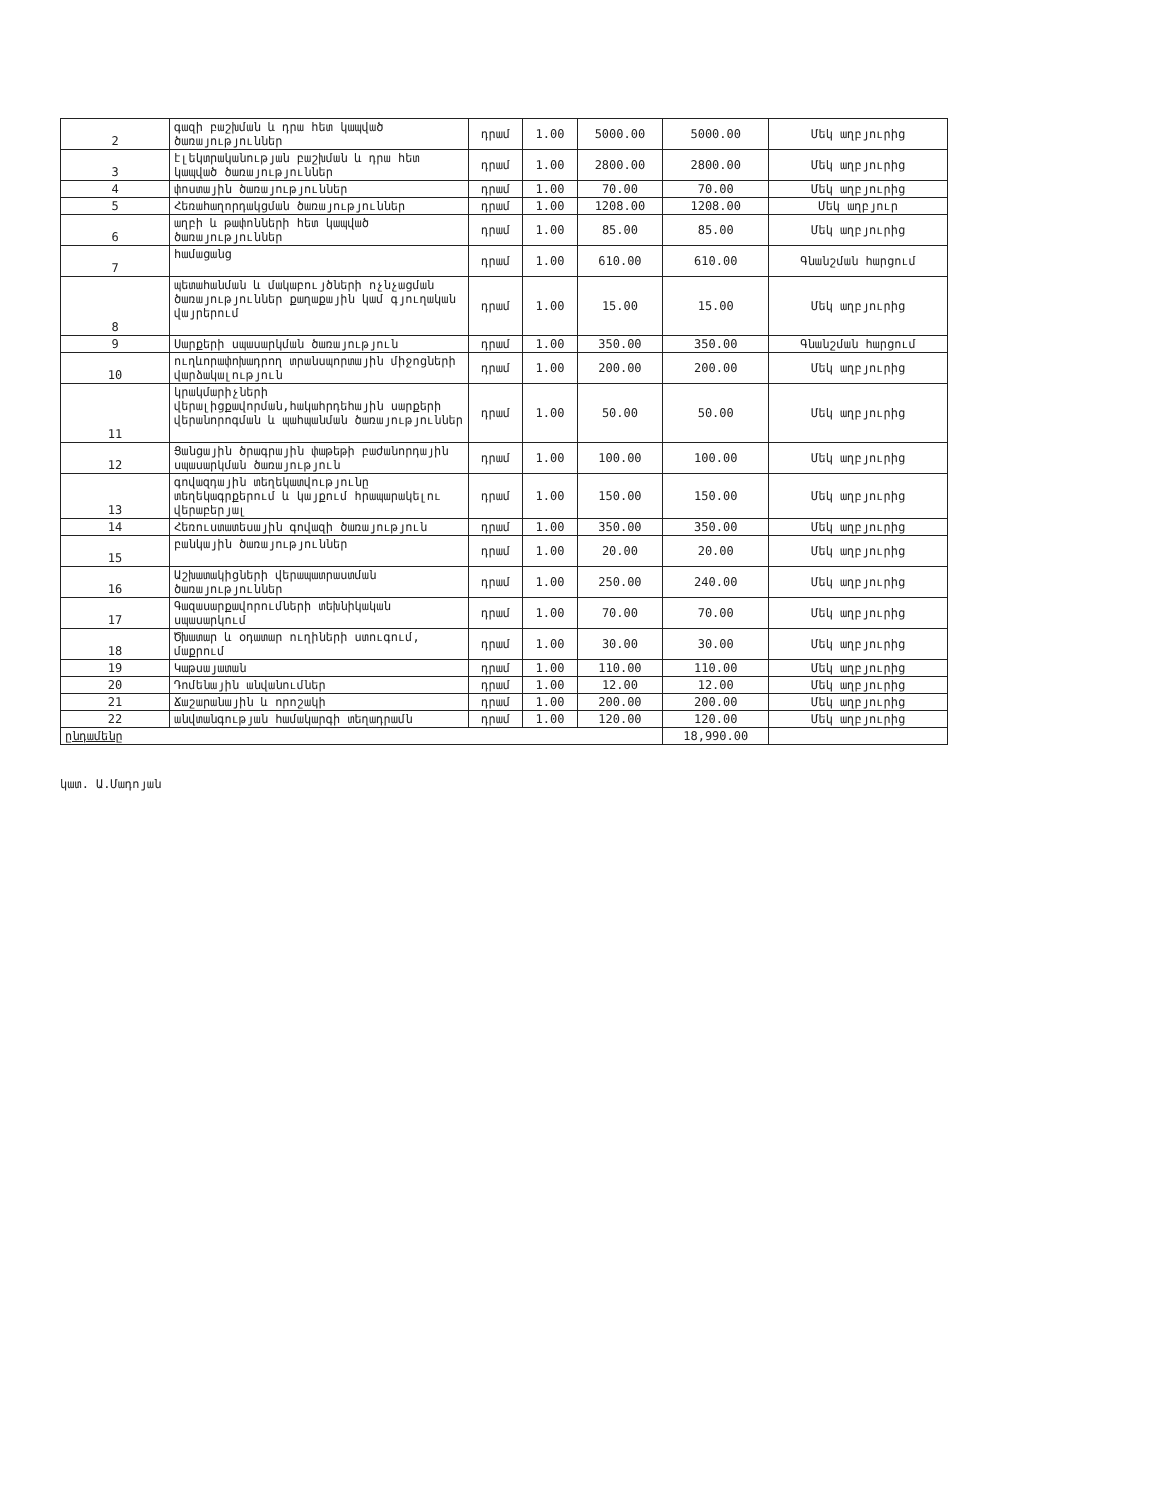| 2 | գազի բաշխման և դրա հետ կապված ծառայություններ | դրամ | 1.00 | 5000.00 | 5000.00 | Մեկ աղբյուրից |
| 3 | էլեկտրականության բաշխման և դրա հետ կապված ծառայություններ | դրամ | 1.00 | 2800.00 | 2800.00 | Մեկ աղբյուրից |
| 4 | փոստային ծառայություններ | դրամ | 1.00 | 70.00 | 70.00 | Մեկ աղբյուրից |
| 5 | Հեռահաղորդակցման ծառայություններ | դրամ | 1.00 | 1208.00 | 1208.00 | Մեկ աղբյուր |
| 6 | աղբի և թափոնների հետ կապված ծառայություններ | դրամ | 1.00 | 85.00 | 85.00 | Մեկ աղբյուրից |
| 7 | համացանց | դրամ | 1.00 | 610.00 | 610.00 | Գնանշման հարցում |
| 8 | պետահանման և մակաբույծների ոչնչացման ծառայություններ քաղաքային կամ գյուղական վայրերում | դրամ | 1.00 | 15.00 | 15.00 | Մեկ աղբյուրից |
| 9 | Սարքերի սպասարկման ծառայություն | դրամ | 1.00 | 350.00 | 350.00 | Գնանշման հարցում |
| 10 | ուղևորափոխադրող տրանսպորտային միջոցների վարձակալություն | դրամ | 1.00 | 200.00 | 200.00 | Մեկ աղբյուրից |
| 11 | կրակմարիչների վերալիցքավորման,հակահրդեհային սարքերի վերանորոգման և պահպանման ծառայություններ | դրամ | 1.00 | 50.00 | 50.00 | Մեկ աղբյուրից |
| 12 | Ցանցային ծրագրային փաթեթի բաժանորդային սպասարկման ծառայություն | դրամ | 1.00 | 100.00 | 100.00 | Մեկ աղբյուրից |
| 13 | գովազդային տեղեկատվությունը տեղեկագրքերում և կայքում հրապարակելու վերաբերյալ | դրամ | 1.00 | 150.00 | 150.00 | Մեկ աղբյուրից |
| 14 | Հեռուստատեսային գովազի ծառայություն | դրամ | 1.00 | 350.00 | 350.00 | Մեկ աղբյուրից |
| 15 | բանկային ծառայություններ | դրամ | 1.00 | 20.00 | 20.00 | Մեկ աղբյուրից |
| 16 | Աշխատակիցների վերապատրաստման ծառայություններ | դրամ | 1.00 | 250.00 | 240.00 | Մեկ աղբյուրից |
| 17 | Գազասարքավորումների տեխնիկական սպասարկում | դրամ | 1.00 | 70.00 | 70.00 | Մեկ աղբյուրից |
| 18 | Ծխատար և օդատար ուղիների ստուգում, մաքրում | դրամ | 1.00 | 30.00 | 30.00 | Մեկ աղբյուրից |
| 19 | Կաթսայատան | դրամ | 1.00 | 110.00 | 110.00 | Մեկ աղբյուրից |
| 20 | Դոմենային անվանումներ | դրամ | 1.00 | 12.00 | 12.00 | Մեկ աղբյուրից |
| 21 | Ճաշարանային և որոշակի | դրամ | 1.00 | 200.00 | 200.00 | Մեկ աղբյուրից |
| 22 | անվտանգության համակարգի տեղադրամն | դրամ | 1.00 | 120.00 | 120.00 | Մեկ աղբյուրից |
| ընդամենը | | | | | 18,990.00 | |
կատ. Ա.Մադոյան